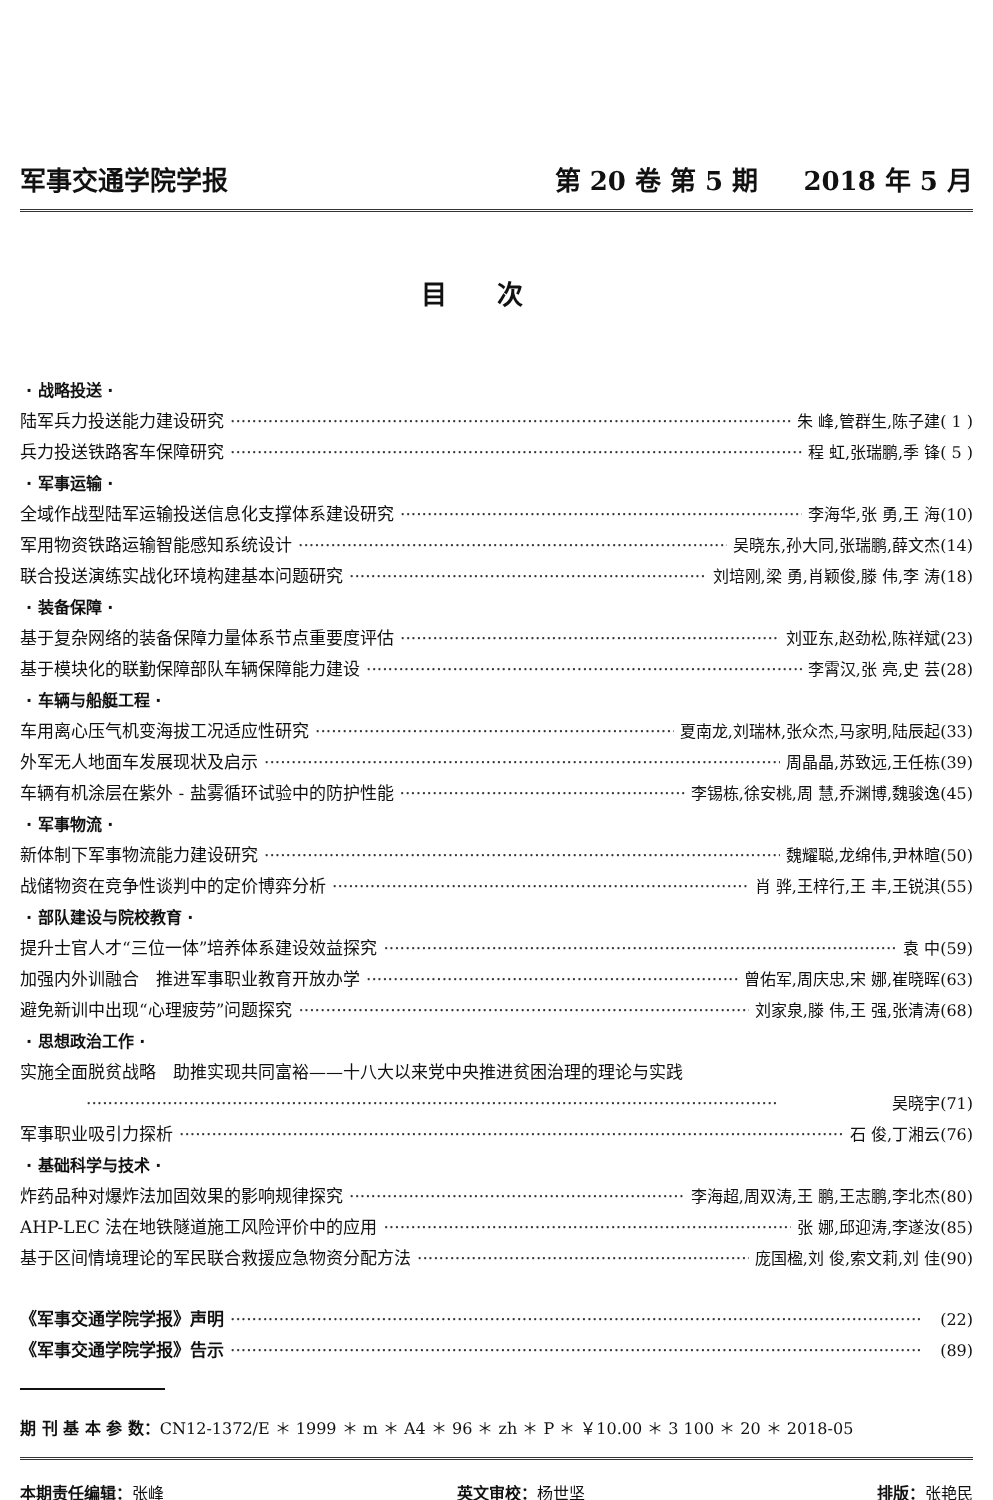军事交通学院学报 第 20 卷 第 5 期 2018 年 5 月
目次
· 战略投送 ·
陆军兵力投送能力建设研究 朱 峰,管群生,陈子建( 1 )
兵力投送铁路客车保障研究 程 虹,张瑞鹏,季 锋( 5 )
· 军事运输 ·
全域作战型陆军运输投送信息化支撑体系建设研究 李海华,张 勇,王 海(10)
军用物资铁路运输智能感知系统设计 吴晓东,孙大同,张瑞鹏,薛文杰(14)
联合投送演练实战化环境构建基本问题研究 刘培刚,梁 勇,肖颖俊,滕 伟,李 涛(18)
· 装备保障 ·
基于复杂网络的装备保障力量体系节点重要度评估 刘亚东,赵劲松,陈祥斌(23)
基于模块化的联勤保障部队车辆保障能力建设 李霄汉,张 亮,史 芸(28)
· 车辆与船艇工程 ·
车用离心压气机变海拔工况适应性研究 夏南龙,刘瑞林,张众杰,马家明,陆辰起(33)
外军无人地面车发展现状及启示 周晶晶,苏致远,王任栋(39)
车辆有机涂层在紫外 - 盐雾循环试验中的防护性能 李锡栋,徐安桃,周 慧,乔渊博,魏骏逸(45)
· 军事物流 ·
新体制下军事物流能力建设研究 魏耀聪,龙绵伟,尹林暄(50)
战储物资在竞争性谈判中的定价博弈分析 肖 骅,王梓行,王 丰,王锐淇(55)
· 部队建设与院校教育 ·
提升士官人才“三位一体”培养体系建设效益探究 袁 中(59)
加强内外训融合　推进军事职业教育开放办学 曾佑军,周庆忠,宋 娜,崔晓晖(63)
避免新训中出现“心理疲劳”问题探究 刘家泉,滕 伟,王 强,张清涛(68)
· 思想政治工作 ·
实施全面脱贫战略　助推实现共同富裕——十八大以来党中央推进贫困治理的理论与实践
吴晓宇(71)
军事职业吸引力探析 石 俊,丁湘云(76)
· 基础科学与技术 ·
炸药品种对爆炸法加固效果的影响规律探究 李海超,周双涛,王 鹏,王志鹏,李北杰(80)
AHP-LEC 法在地铁隧道施工风险评价中的应用 张 娜,邱迎涛,李遂汝(85)
基于区间情境理论的军民联合救援应急物资分配方法 庞国楹,刘 俊,索文莉,刘 佳(90)
《军事交通学院学报》声明 (22)
《军事交通学院学报》告示 (89)
期 刊 基 本 参 数：CN12-1372/E ＊ 1999 ＊ m ＊ A4 ＊ 96 ＊ zh ＊ P ＊ ￥10.00 ＊ 3 100 ＊ 20 ＊ 2018-05
本期责任编辑：张峰 英文审校：杨世坚 排版：张艳民